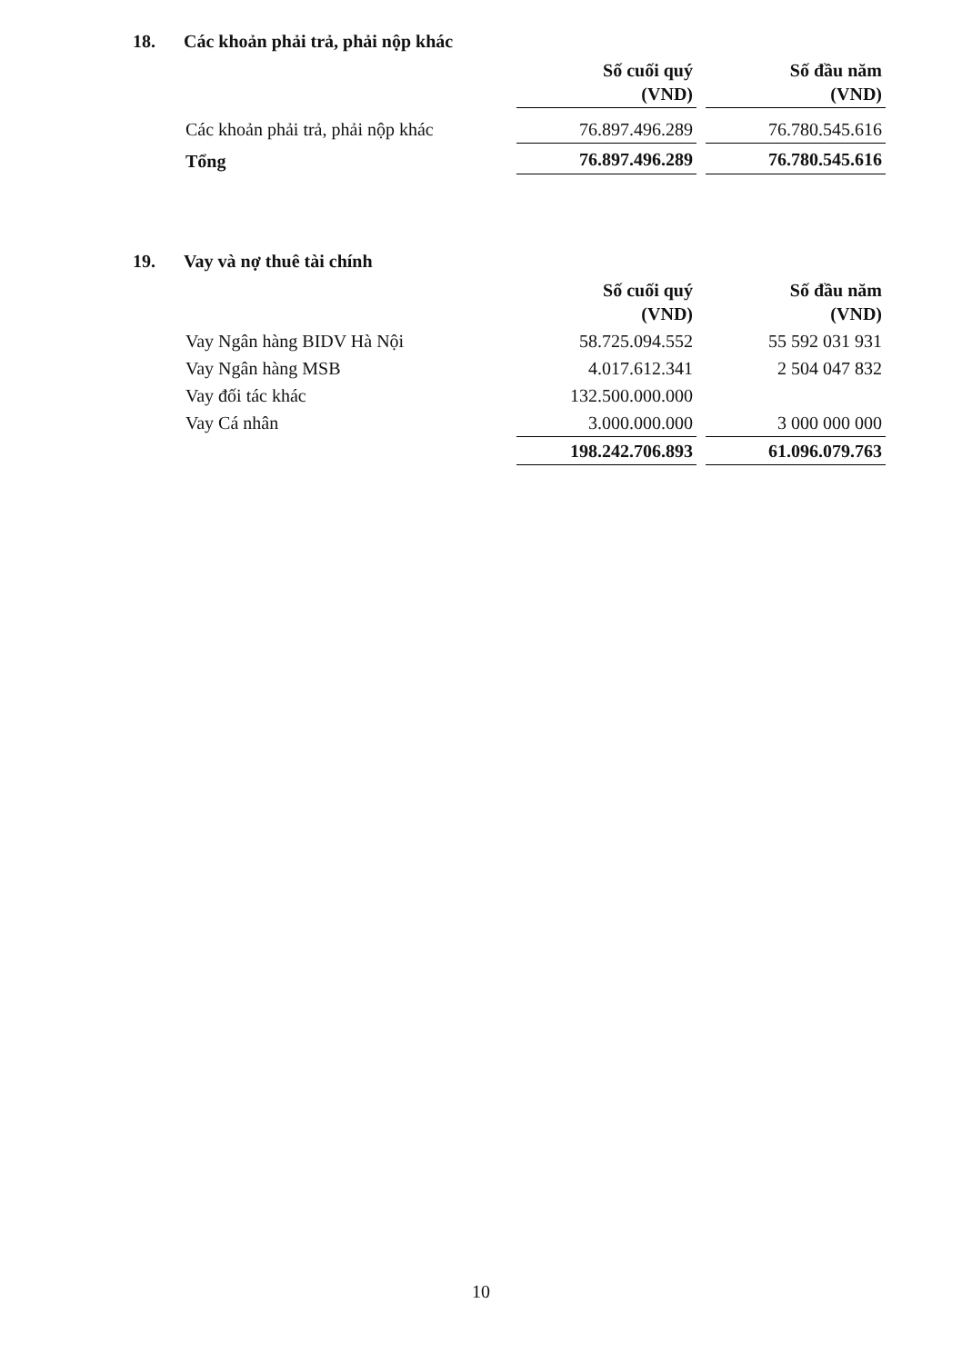18. Các khoản phải trả, phải nộp khác
| | Số cuối quý (VND) | | Số đầu năm (VND) |
| Các khoản phải trả, phải nộp khác | 76.897.496.289 | | 76.780.545.616 |
| Tổng | 76.897.496.289 | | 76.780.545.616 |
19. Vay và nợ thuê tài chính
| | Số cuối quý (VND) | | Số đầu năm (VND) |
| Vay Ngân hàng BIDV Hà Nội | 58.725.094.552 | | 55 592 031 931 |
| Vay Ngân hàng MSB | 4.017.612.341 | | 2 504 047 832 |
| Vay đối tác khác | 132.500.000.000 | | |
| Vay Cá nhân | 3.000.000.000 | | 3 000 000 000 |
| | 198.242.706.893 | | 61.096.079.763 |
10